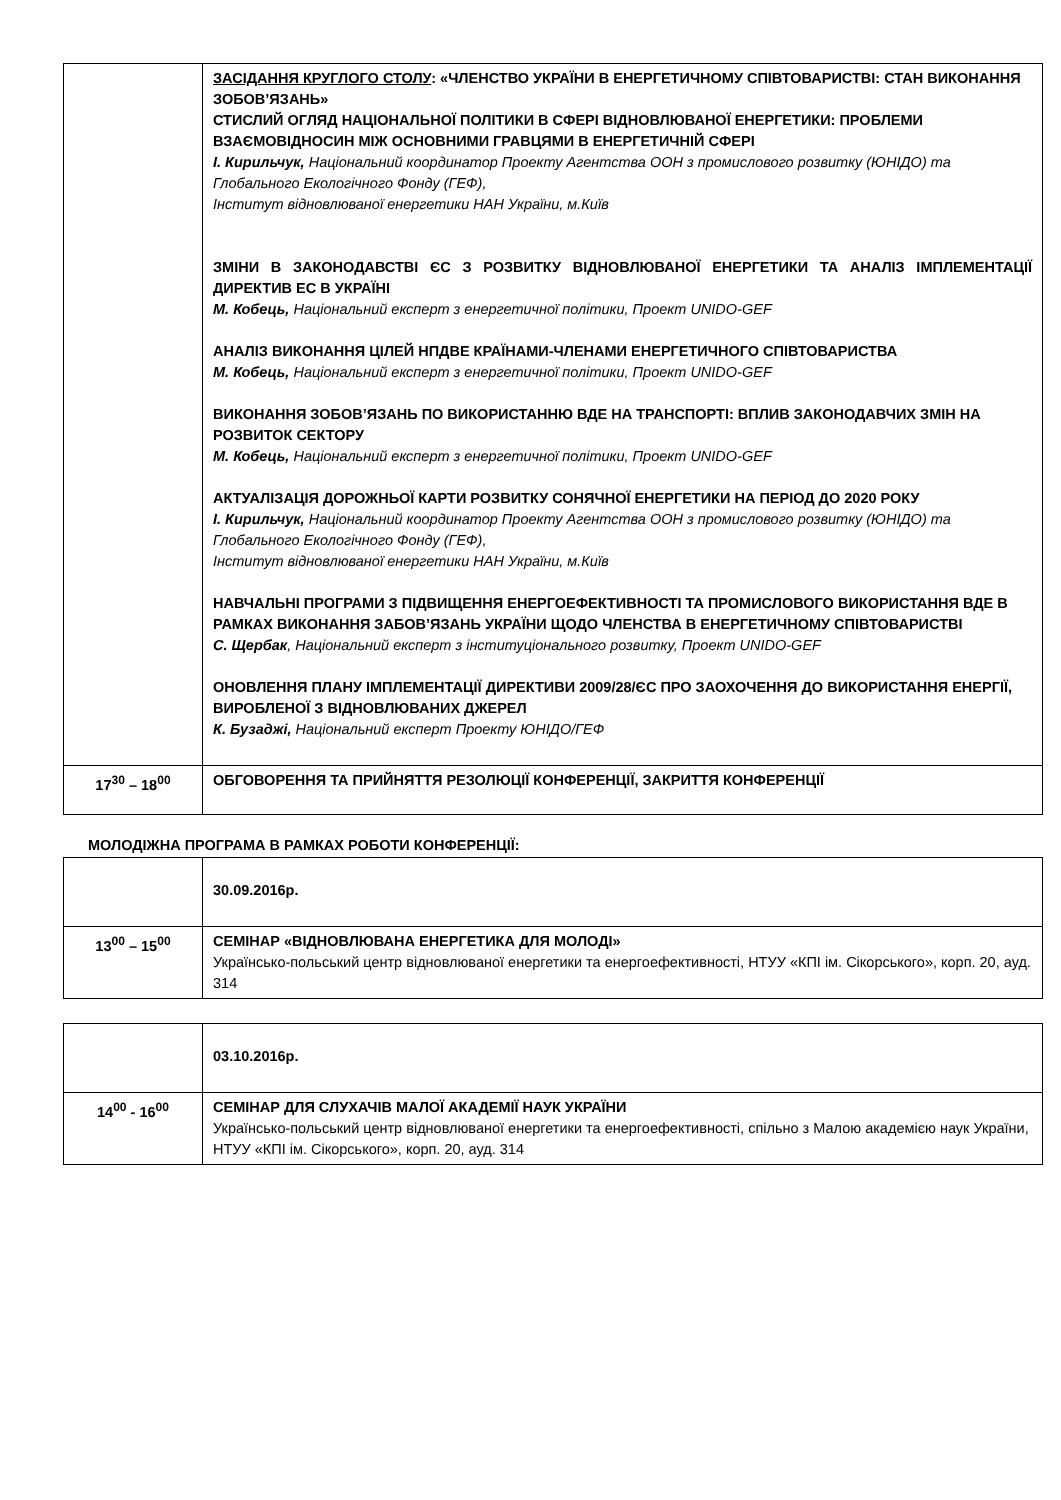| | ЗАСІДАННЯ КРУГЛОГО СТОЛУ : «ЧЛЕНСТВО УКРАЇНИ В ЕНЕРГЕТИЧНОМУ СПІВТОВАРИСТВІ: СТАН ВИКОНАННЯ ЗОБОВ’ЯЗАНЬ» СТИСЛИЙ ОГЛЯД НАЦІОНАЛЬНОЇ ПОЛІТИКИ В СФЕРІ ВІДНОВЛЮВАНОЇ ЕНЕРГЕТИКИ: ПРОБЛЕМИ ВЗАЄМОВІДНОСИН МІЖ ОСНОВНИМИ ГРАВЦЯМИ В ЕНЕРГЕТИЧНІЙ СФЕРІ І. Кирильчук, Національний координатор Проекту Агентства ООН з промислового розвитку (ЮНІДО) та Глобального Екологічного Фонду (ГЕФ), Інститут відновлюваної енергетики НАН України, м.Київ ЗМІНИ В ЗАКОНОДАВСТВІ ЄС З РОЗВИТКУ ВІДНОВЛЮВАНОЇ ЕНЕРГЕТИКИ ТА АНАЛІЗ ІМПЛЕМЕНТАЦІЇ ДИРЕКТИВ ЕС В УКРАЇНІ М. Кобець, Національний експерт з енергетичної політики, Проект UNIDO-GEF АНАЛІЗ ВИКОНАННЯ ЦІЛЕЙ НПДВЕ КРАЇНАМИ-ЧЛЕНАМИ ЕНЕРГЕТИЧНОГО СПІВТОВАРИСТВА М. Кобець, Національний експерт з енергетичної політики, Проект UNIDO-GEF ВИКОНАННЯ ЗОБОВ’ЯЗАНЬ ПО ВИКОРИСТАННЮ ВДЕ НА ТРАНСПОРТІ: ВПЛИВ ЗАКОНОДАВЧИХ ЗМІН НА РОЗВИТОК СЕКТОРУ М. Кобець, Національний експерт з енергетичної політики, Проект UNIDO-GEF АКТУАЛІЗАЦІЯ ДОРОЖНЬОЇ КАРТИ РОЗВИТКУ СОНЯЧНОЇ ЕНЕРГЕТИКИ НА ПЕРІОД ДО 2020 РОКУ І. Кирильчук, Національний координатор Проекту Агентства ООН з промислового розвитку (ЮНІДО) та Глобального Екологічного Фонду (ГЕФ), Інститут відновлюваної енергетики НАН України, м.Київ НАВЧАЛЬНІ ПРОГРАМИ З ПІДВИЩЕННЯ ЕНЕРГОЕФЕКТИВНОСТІ ТА ПРОМИСЛОВОГО ВИКОРИСТАННЯ ВДЕ В РАМКАХ ВИКОНАННЯ ЗАБОВ’ЯЗАНЬ УКРАЇНИ ЩОДО ЧЛЕНСТВА В ЕНЕРГЕТИЧНОМУ СПІВТОВАРИСТВІ С. Щербак , Національний експерт з інституціонального розвитку, Проект UNIDO-GEF ОНОВЛЕННЯ ПЛАНУ ІМПЛЕМЕНТАЦІЇ ДИРЕКТИВИ 2009/28/ЄС ПРО ЗАОХОЧЕННЯ ДО ВИКОРИСТАННЯ ЕНЕРГІЇ, ВИРОБЛЕНОЇ З ВІДНОВЛЮВАНИХ ДЖЕРЕЛ К. Бузаджі, Національний експерт Проекту ЮНІДО/ГЕФ |
| 17<sup>30</sup> – 18<sup>00</sup> | ОБГОВОРЕННЯ ТА ПРИЙНЯТТЯ РЕЗОЛЮЦІЇ КОНФЕРЕНЦІЇ, ЗАКРИТТЯ КОНФЕРЕНЦІЇ |
МОЛОДІЖНА ПРОГРАМА В РАМКАХ РОБОТИ КОНФЕРЕНЦІЇ:
| | 30.09.2016р. |
| 13<sup>00</sup> – 15<sup>00</sup> | СЕМІНАР «ВІДНОВЛЮВАНА ЕНЕРГЕТИКА ДЛЯ МОЛОДІ» Українсько-польський центр відновлюваної енергетики та енергоефективності, НТУУ «КПІ ім. Сікорського», корп. 20, ауд. 314 |
| | 03.10.2016р. |
| 14<sup>00</sup> - 16<sup>00</sup> | СЕМІНАР ДЛЯ СЛУХАЧІВ МАЛОЇ АКАДЕМІЇ НАУК УКРАЇНИ Українсько-польський центр відновлюваної енергетики та енергоефективності, спільно з Малою академією наук України, НТУУ «КПІ ім. Сікорського», корп. 20, ауд. 314 |